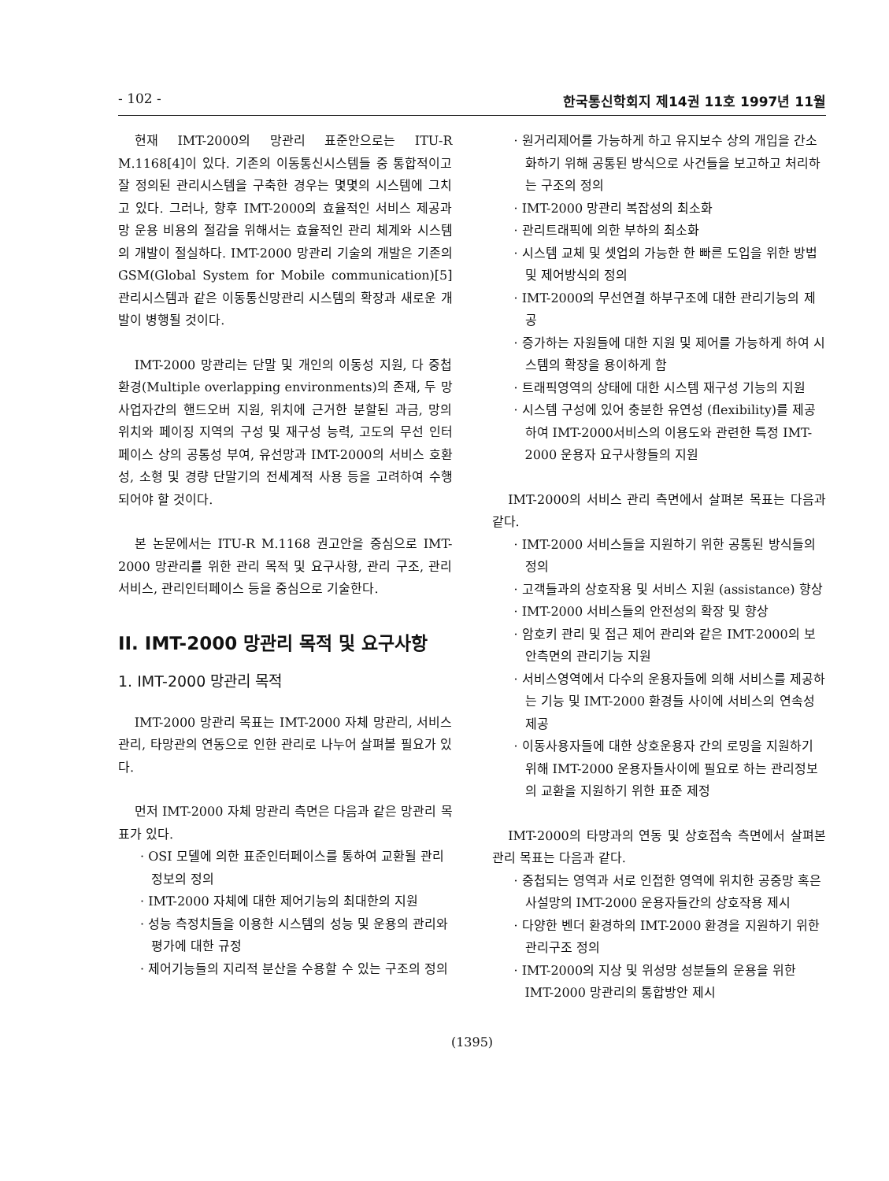- 102 - 한국통신학회지 제14권 11호 1997년 11월
현재 IMT-2000의 망관리 표준안으로는 ITU-R M.1168[4]이 있다. 기존의 이동통신시스템들 중 통합적이고 잘 정의된 관리시스템을 구축한 경우는 몇몇의 시스템에 그치고 있다. 그러나, 향후 IMT-2000의 효율적인 서비스 제공과 망 운용 비용의 절감을 위해서는 효율적인 관리 체계와 시스템의 개발이 절실하다. IMT-2000 망관리 기술의 개발은 기존의 GSM(Global System for Mobile communication)[5] 관리시스템과 같은 이동통신망관리 시스템의 확장과 새로운 개발이 병행될 것이다.
IMT-2000 망관리는 단말 및 개인의 이동성 지원, 다 중첩 환경(Multiple overlapping environments)의 존재, 두 망사업자간의 핸드오버 지원, 위치에 근거한 분할된 과금, 망의 위치와 페이징 지역의 구성 및 재구성 능력, 고도의 무선 인터페이스 상의 공통성 부여, 유선망과 IMT-2000의 서비스 호환성, 소형 및 경량 단말기의 전세계적 사용 등을 고려하여 수행되어야 할 것이다.
본 논문에서는 ITU-R M.1168 권고안을 중심으로 IMT-2000 망관리를 위한 관리 목적 및 요구사항, 관리 구조, 관리 서비스, 관리인터페이스 등을 중심으로 기술한다.
II. IMT-2000 망관리 목적 및 요구사항
1. IMT-2000 망관리 목적
IMT-2000 망관리 목표는 IMT-2000 자체 망관리, 서비스관리, 타망관의 연동으로 인한 관리로 나누어 살펴볼 필요가 있다.
먼저 IMT-2000 자체 망관리 측면은 다음과 같은 망관리 목표가 있다.
· OSI 모델에 의한 표준인터페이스를 통하여 교환될 관리정보의 정의
· IMT-2000 자체에 대한 제어기능의 최대한의 지원
· 성능 측정치들을 이용한 시스템의 성능 및 운용의 관리와 평가에 대한 규정
· 제어기능들의 지리적 분산을 수용할 수 있는 구조의 정의
· 원거리제어를 가능하게 하고 유지보수 상의 개입을 간소화하기 위해 공통된 방식으로 사건들을 보고하고 처리하는 구조의 정의
· IMT-2000 망관리 복잡성의 최소화
· 관리트래픽에 의한 부하의 최소화
· 시스템 교체 및 셋업의 가능한 한 빠른 도입을 위한 방법 및 제어방식의 정의
· IMT-2000의 무선연결 하부구조에 대한 관리기능의 제공
· 증가하는 자원들에 대한 지원 및 제어를 가능하게 하여 시스템의 확장을 용이하게 함
· 트래픽영역의 상태에 대한 시스템 재구성 기능의 지원
· 시스템 구성에 있어 충분한 유연성 (flexibility)를 제공하여 IMT-2000서비스의 이용도와 관련한 특정 IMT-2000 운용자 요구사항들의 지원
IMT-2000의 서비스 관리 측면에서 살펴본 목표는 다음과 같다.
· IMT-2000 서비스들을 지원하기 위한 공통된 방식들의 정의
· 고객들과의 상호작용 및 서비스 지원 (assistance) 향상
· IMT-2000 서비스들의 안전성의 확장 및 향상
· 암호키 관리 및 접근 제어 관리와 같은 IMT-2000의 보안측면의 관리기능 지원
· 서비스영역에서 다수의 운용자들에 의해 서비스를 제공하는 기능 및 IMT-2000 환경들 사이에 서비스의 연속성 제공
· 이동사용자들에 대한 상호운용자 간의 로밍을 지원하기 위해 IMT-2000 운용자들사이에 필요로 하는 관리정보의 교환을 지원하기 위한 표준 제정
IMT-2000의 타망과의 연동 및 상호접속 측면에서 살펴본 관리 목표는 다음과 같다.
· 중첩되는 영역과 서로 인접한 영역에 위치한 공중망 혹은 사설망의 IMT-2000 운용자들간의 상호작용 제시
· 다양한 벤더 환경하의 IMT-2000 환경을 지원하기 위한 관리구조 정의
· IMT-2000의 지상 및 위성망 성분들의 운용을 위한 IMT-2000 망관리의 통합방안 제시
(1395)